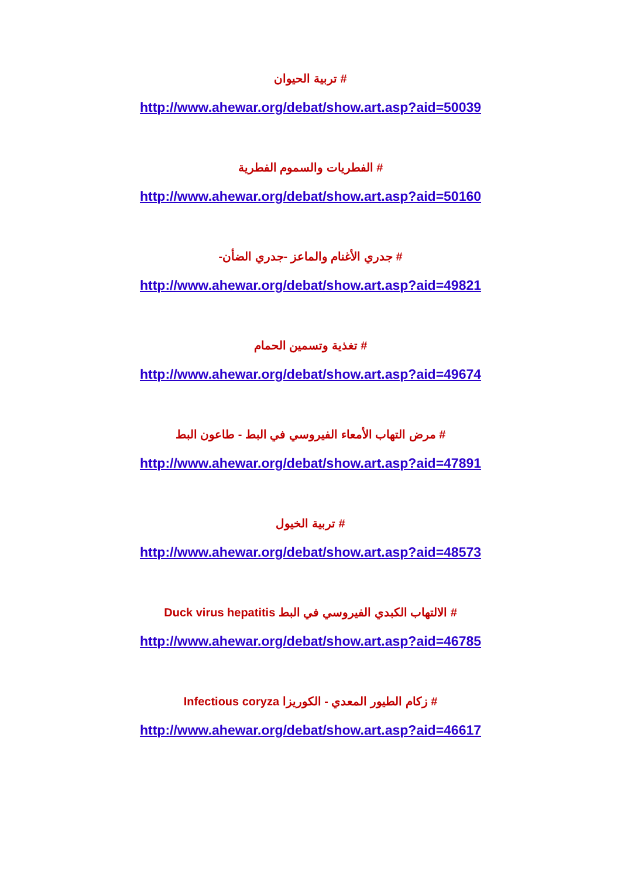# تربية الحيوان
http://www.ahewar.org/debat/show.art.asp?aid=50039
# الفطريات والسموم الفطرية
http://www.ahewar.org/debat/show.art.asp?aid=50160
# جدري الأغنام والماعز -جدري الضأن-
http://www.ahewar.org/debat/show.art.asp?aid=49821
# تغذية وتسمين الحمام
http://www.ahewar.org/debat/show.art.asp?aid=49674
# مرض التهاب الأمعاء الفيروسي في البط - طاعون البط
http://www.ahewar.org/debat/show.art.asp?aid=47891
# تربية الخيول
http://www.ahewar.org/debat/show.art.asp?aid=48573
# الالتهاب الكبدي الفيروسي في البط Duck virus hepatitis
http://www.ahewar.org/debat/show.art.asp?aid=46785
# زكام الطيور المعدي - الكوريزا Infectious coryza
http://www.ahewar.org/debat/show.art.asp?aid=46617